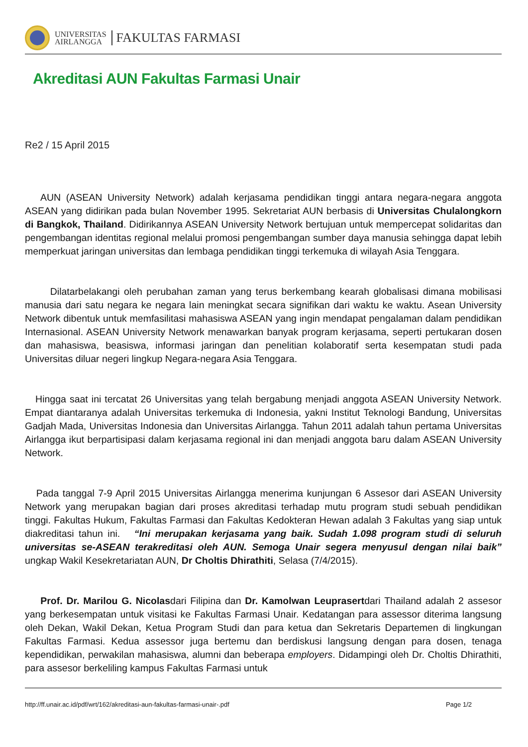UNIVERSITAS
AIRLANGGA
FAKULTAS FARMASI
Akreditasi AUN Fakultas Farmasi Unair
Re2 / 15 April 2015
AUN (ASEAN University Network) adalah kerjasama pendidikan tinggi antara negara-negara anggota ASEAN yang didirikan pada bulan November 1995. Sekretariat AUN berbasis di Universitas Chulalongkorn di Bangkok, Thailand. Didirikannya ASEAN University Network bertujuan untuk mempercepat solidaritas dan pengembangan identitas regional melalui promosi pengembangan sumber daya manusia sehingga dapat lebih memperkuat jaringan universitas dan lembaga pendidikan tinggi terkemuka di wilayah Asia Tenggara.
Dilatarbelakangi oleh perubahan zaman yang terus berkembang kearah globalisasi dimana mobilisasi manusia dari satu negara ke negara lain meningkat secara signifikan dari waktu ke waktu. Asean University Network dibentuk untuk memfasilitasi mahasiswa ASEAN yang ingin mendapat pengalaman dalam pendidikan Internasional. ASEAN University Network menawarkan banyak program kerjasama, seperti pertukaran dosen dan mahasiswa, beasiswa, informasi jaringan dan penelitian kolaboratif serta kesempatan studi pada Universitas diluar negeri lingkup Negara-negara Asia Tenggara.
Hingga saat ini tercatat 26 Universitas yang telah bergabung menjadi anggota ASEAN University Network. Empat diantaranya adalah Universitas terkemuka di Indonesia, yakni Institut Teknologi Bandung, Universitas Gadjah Mada, Universitas Indonesia dan Universitas Airlangga. Tahun 2011 adalah tahun pertama Universitas Airlangga ikut berpartisipasi dalam kerjasama regional ini dan menjadi anggota baru dalam ASEAN University Network.
Pada tanggal 7-9 April 2015 Universitas Airlangga menerima kunjungan 6 Assesor dari ASEAN University Network yang merupakan bagian dari proses akreditasi terhadap mutu program studi sebuah pendidikan tinggi. Fakultas Hukum, Fakultas Farmasi dan Fakultas Kedokteran Hewan adalah 3 Fakultas yang siap untuk diakreditasi tahun ini. “Ini merupakan kerjasama yang baik. Sudah 1.098 program studi di seluruh universitas se-ASEAN terakreditasi oleh AUN. Semoga Unair segera menyusul dengan nilai baik” ungkap Wakil Kesekretariatan AUN, Dr Choltis Dhirathiti, Selasa (7/4/2015).
Prof. Dr. Marilou G. Nicolasdari Filipina dan Dr. Kamolwan Leuprasertdari Thailand adalah 2 assesor yang berkesempatan untuk visitasi ke Fakultas Farmasi Unair. Kedatangan para assessor diterima langsung oleh Dekan, Wakil Dekan, Ketua Program Studi dan para ketua dan Sekretaris Departemen di lingkungan Fakultas Farmasi. Kedua assessor juga bertemu dan berdiskusi langsung dengan para dosen, tenaga kependidikan, perwakilan mahasiswa, alumni dan beberapa employers. Didampingi oleh Dr. Choltis Dhirathiti, para assesor berkeliling kampus Fakultas Farmasi untuk
http://ff.unair.ac.id/pdf/wrt/162/akreditasi-aun-fakultas-farmasi-unair-.pdf Page 1/2